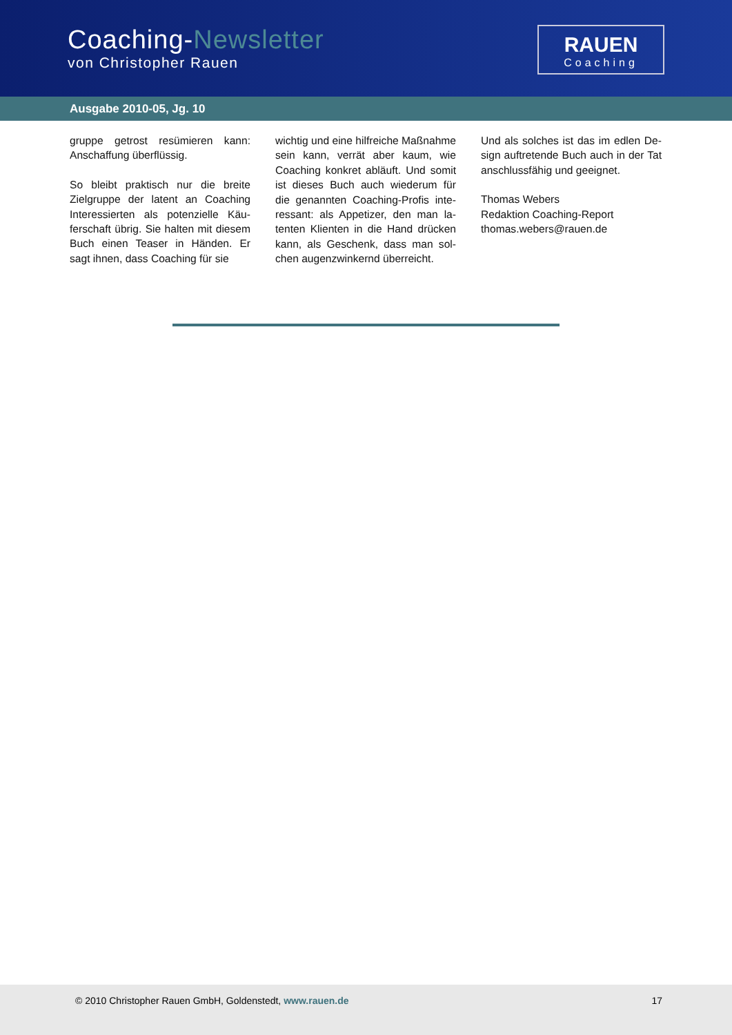Coaching-Newsletter
von Christopher Rauen
RAUEN
Coaching
Ausgabe 2010-05, Jg. 10
gruppe getrost resümieren kann: Anschaffung überflüssig.
So bleibt praktisch nur die breite Zielgruppe der latent an Coaching Interessierten als potenzielle Käu­ferschaft übrig. Sie halten mit die­sem Buch einen Teaser in Händen. Er sagt ihnen, dass Coaching für sie
wichtig und eine hilfreiche Maßnah­me sein kann, verrät aber kaum, wie Coaching konkret abläuft. Und somit ist dieses Buch auch wiederum für die genannten Coaching-Profis inte­ressant: als Appetizer, den man la­tenten Klienten in die Hand drücken kann, als Geschenk, dass man sol­chen augenzwinkernd überreicht.
Und als solches ist das im edlen De­sign auftretende Buch auch in der Tat anschlussfähig und geeignet.
Thomas Webers
Redaktion Coaching-Report
thomas.webers@rauen.de
© 2010 Christopher Rauen GmbH, Goldenstedt, www.rauen.de 17